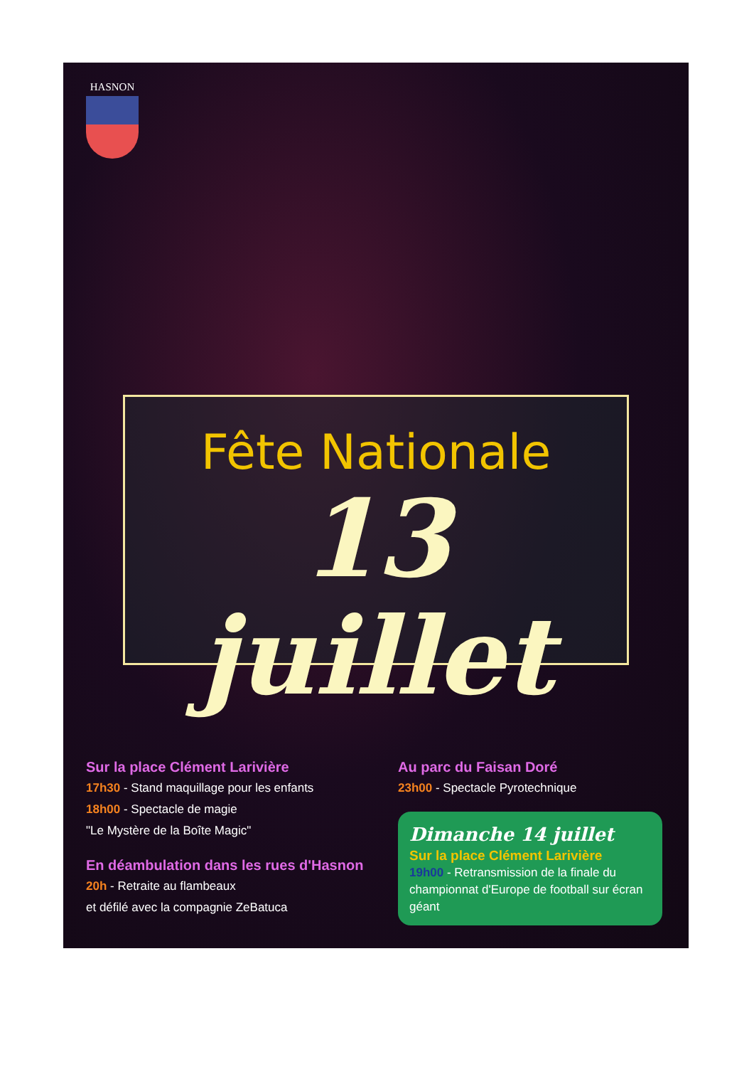HASNON
Fête Nationale
13 juillet
Sur la place Clément Larivière
17h30 - Stand maquillage pour les enfants
18h00 - Spectacle de magie
"Le Mystère de la Boîte Magic"
En déambulation dans les rues d'Hasnon
20h - Retraite au flambeaux
et défilé avec la compagnie ZeBatuca
Au parc du Faisan Doré
23h00 - Spectacle Pyrotechnique
Dimanche 14 juillet
Sur la place Clément Larivière
19h00 - Retransmission de la finale du championnat d'Europe de football sur écran géant